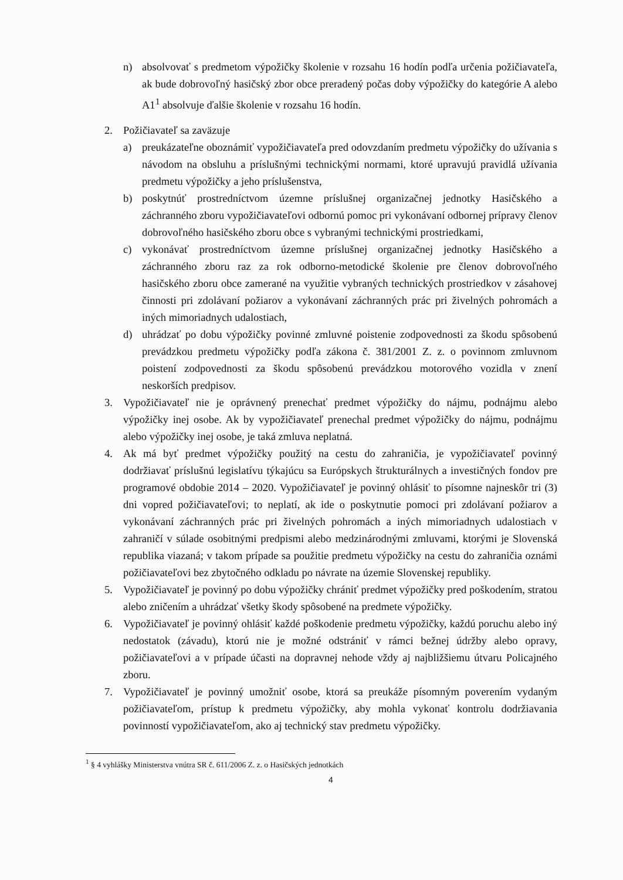n) absolvovať s predmetom výpožičky školenie v rozsahu 16 hodín podľa určenia požičiavateľa, ak bude dobrovoľný hasičský zbor obce preradený počas doby výpožičky do kategórie A alebo A1<sup>1</sup> absolvuje ďalšie školenie v rozsahu 16 hodín.
2. Požičiavateľ sa zaväzuje
a) preukázateľne oboznámiť vypožičiavateľa pred odovzdaním predmetu výpožičky do užívania s návodom na obsluhu a príslušnými technickými normami, ktoré upravujú pravidlá užívania predmetu výpožičky a jeho príslušenstva,
b) poskytnúť prostredníctvom územne príslušnej organizačnej jednotky Hasičského a záchranného zboru vypožičiavateľovi odbornú pomoc pri vykonávaní odbornej prípravy členov dobrovoľného hasičského zboru obce s vybranými technickými prostriedkami,
c) vykonávať prostredníctvom územne príslušnej organizačnej jednotky Hasičského a záchranného zboru raz za rok odborno-metodické školenie pre členov dobrovoľného hasičského zboru obce zamerané na využitie vybraných technických prostriedkov v zásahovej činnosti pri zdolávaní požiarov a vykonávaní záchranných prác pri živelných pohromách a iných mimoriadnych udalostiach,
d) uhrádzať po dobu výpožičky povinné zmluvné poistenie zodpovednosti za škodu spôsobenú prevádzkou predmetu výpožičky podľa zákona č. 381/2001 Z. z. o povinnom zmluvnom poistení zodpovednosti za škodu spôsobenú prevádzkou motorového vozidla v znení neskorších predpisov.
3. Vypožičiavateľ nie je oprávnený prenechať predmet výpožičky do nájmu, podnájmu alebo výpožičky inej osobe. Ak by vypožičiavateľ prenechal predmet výpožičky do nájmu, podnájmu alebo výpožičky inej osobe, je taká zmluva neplatná.
4. Ak má byť predmet výpožičky použitý na cestu do zahraničia, je vypožičiavateľ povinný dodržiavať príslušnú legislatívu týkajúcu sa Európskych štrukturálnych a investičných fondov pre programové obdobie 2014 – 2020. Vypožičiavateľ je povinný ohlásiť to písomne najneskôr tri (3) dni vopred požičiavateľovi; to neplatí, ak ide o poskytnutie pomoci pri zdolávaní požiarov a vykonávaní záchranných prác pri živelných pohromách a iných mimoriadnych udalostiach v zahraničí v súlade osobitnými predpismi alebo medzinárodnými zmluvami, ktorými je Slovenská republika viazaná; v takom prípade sa použitie predmetu výpožičky na cestu do zahraničia oznámi požičiavateľovi bez zbytočného odkladu po návrate na územie Slovenskej republiky.
5. Vypožičiavateľ je povinný po dobu výpožičky chrániť predmet výpožičky pred poškodením, stratou alebo zničením a uhrádzať všetky škody spôsobené na predmete výpožičky.
6. Vypožičiavateľ je povinný ohlásiť každé poškodenie predmetu výpožičky, každú poruchu alebo iný nedostatok (závadu), ktorú nie je možné odstrániť v rámci bežnej údržby alebo opravy, požičiavateľovi a v prípade účasti na dopravnej nehode vždy aj najbližšiemu útvaru Policajného zboru.
7. Vypožičiavateľ je povinný umožniť osobe, ktorá sa preukáže písomným poverením vydaným požičiavateľom, prístup k predmetu výpožičky, aby mohla vykonať kontrolu dodržiavania povinností vypožičiavateľom, ako aj technický stav predmetu výpožičky.
<sup>1</sup> § 4 vyhlášky Ministerstva vnútra SR č. 611/2006 Z. z. o Hasičských jednotkách
4